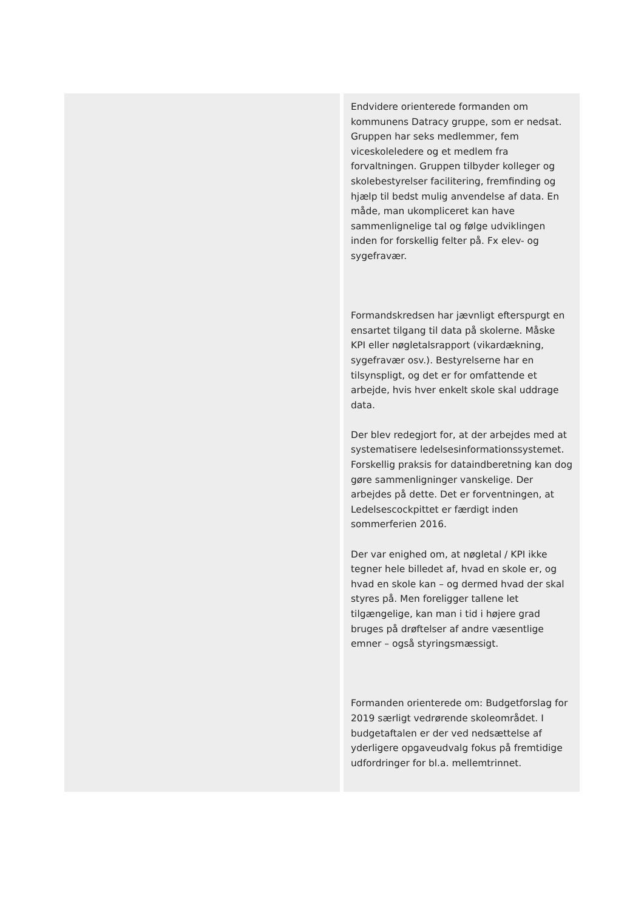| | Endvidere orienterede formanden om kommunens Datracy gruppe, som er nedsat. Gruppen har seks medlemmer, fem viceskoleledere og et medlem fra forvaltningen. Gruppen tilbyder kolleger og skolebestyrelser facilitering, fremfinding og hjælp til bedst mulig anvendelse af data. En måde, man ukompliceret kan have sammenlignelige tal og følge udviklingen inden for forskellig felter på. Fx elev- og sygefravær. Formandskredsen har jævnligt efterspurgt en ensartet tilgang til data på skolerne. Måske KPI eller nøgletalsrapport (vikardækning, sygefravær osv.). Bestyrelserne har en tilsynspligt, og det er for omfattende et arbejde, hvis hver enkelt skole skal uddrage data. Der blev redegjort for, at der arbejdes med at systematisere ledelsesinformationssystemet. Forskellig praksis for dataindberetning kan dog gøre sammenligninger vanskelige. Der arbejdes på dette. Det er forventningen, at Ledelsescockpittet er færdigt inden sommerferien 2016. Der var enighed om, at nøgletal / KPI ikke tegner hele billedet af, hvad en skole er, og hvad en skole kan – og dermed hvad der skal styres på. Men foreligger tallene let tilgængelige, kan man i tid i højere grad bruges på drøftelser af andre væsentlige emner – også styringsmæssigt. Formanden orienterede om: Budgetforslag for 2019 særligt vedrørende skoleområdet. I budgetaftalen er der ved nedsættelse af yderligere opgaveudvalg fokus på fremtidige udfordringer for bl.a. mellemtrinnet. |